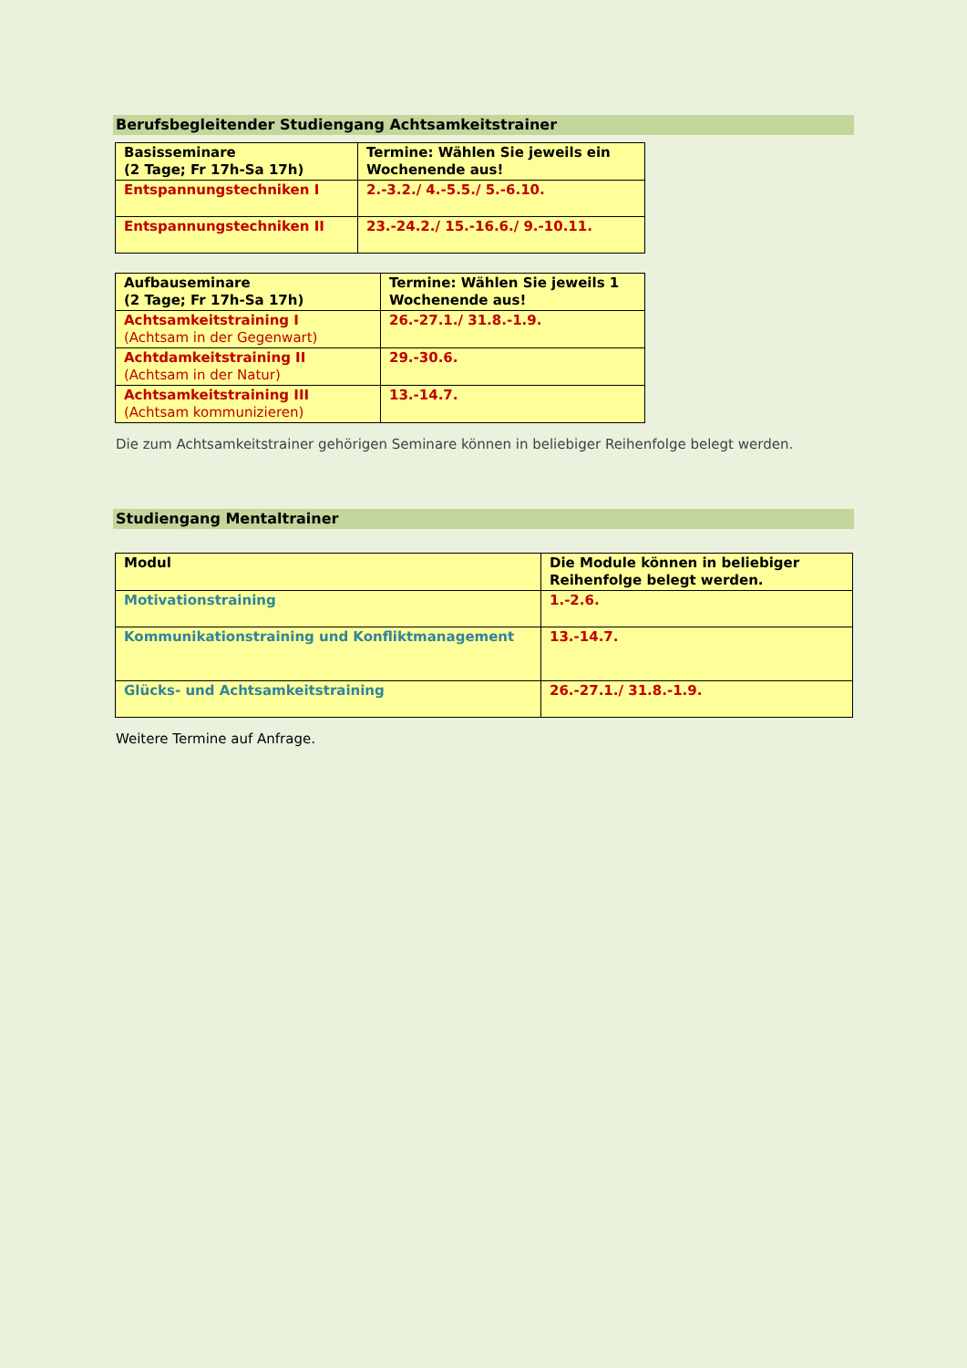Berufsbegleitender Studiengang Achtsamkeitstrainer
| Basisseminare (2 Tage; Fr 17h-Sa 17h) | Termine: Wählen Sie jeweils ein Wochenende aus! |
| --- | --- |
| Entspannungstechniken I | 2.-3.2./ 4.-5.5./ 5.-6.10. |
| Entspannungstechniken II | 23.-24.2./ 15.-16.6./ 9.-10.11. |
| Aufbauseminare (2 Tage; Fr 17h-Sa 17h) | Termine: Wählen Sie jeweils 1 Wochenende aus! |
| --- | --- |
| Achtsamkeitstraining I (Achtsam in der Gegenwart) | 26.-27.1./ 31.8.-1.9. |
| Achtdamkeitstraining II (Achtsam in der Natur) | 29.-30.6. |
| Achtsamkeitstraining III (Achtsam kommunizieren) | 13.-14.7. |
Die zum Achtsamkeitstrainer gehörigen Seminare können in beliebiger Reihenfolge belegt werden.
Studiengang Mentaltrainer
| Modul | Die Module können in beliebiger Reihenfolge belegt werden. |
| --- | --- |
| Motivationstraining | 1.-2.6. |
| Kommunikationstraining und Konfliktmanagement | 13.-14.7. |
| Glücks- und Achtsamkeitstraining | 26.-27.1./ 31.8.-1.9. |
Weitere Termine auf Anfrage.